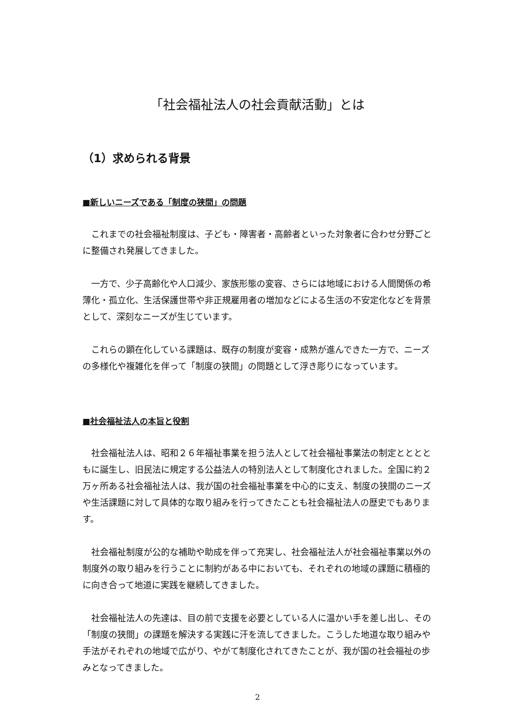「社会福祉法人の社会貢献活動」とは
（1）求められる背景
■新しいニーズである「制度の狭間」の問題
これまでの社会福祉制度は、子ども・障害者・高齢者といった対象者に合わせ分野ごとに整備され発展してきました。
一方で、少子高齢化や人口減少、家族形態の変容、さらには地域における人間関係の希薄化・孤立化、生活保護世帯や非正規雇用者の増加などによる生活の不安定化などを背景として、深刻なニーズが生じています。
これらの顕在化している課題は、既存の制度が変容・成熟が進んできた一方で、ニーズの多様化や複雑化を伴って「制度の狭間」の問題として浮き彫りになっています。
■社会福祉法人の本旨と役割
社会福祉法人は、昭和２６年福祉事業を担う法人として社会福祉事業法の制定とととともに誕生し、旧民法に規定する公益法人の特別法人として制度化されました。全国に約２万ヶ所ある社会福祉法人は、我が国の社会福祉事業を中心的に支え、制度の狭間のニーズや生活課題に対して具体的な取り組みを行ってきたことも社会福祉法人の歴史でもあります。
社会福祉制度が公的な補助や助成を伴って充実し、社会福祉法人が社会福祉事業以外の制度外の取り組みを行うことに制約がある中においても、それぞれの地域の課題に積極的に向き合って地道に実践を継続してきました。
社会福祉法人の先達は、目の前で支援を必要としている人に温かい手を差し出し、その「制度の狭間」の課題を解決する実践に汗を流してきました。こうした地道な取り組みや手法がそれぞれの地域で広がり、やがて制度化されてきたことが、我が国の社会福祉の歩みとなってきました。
2